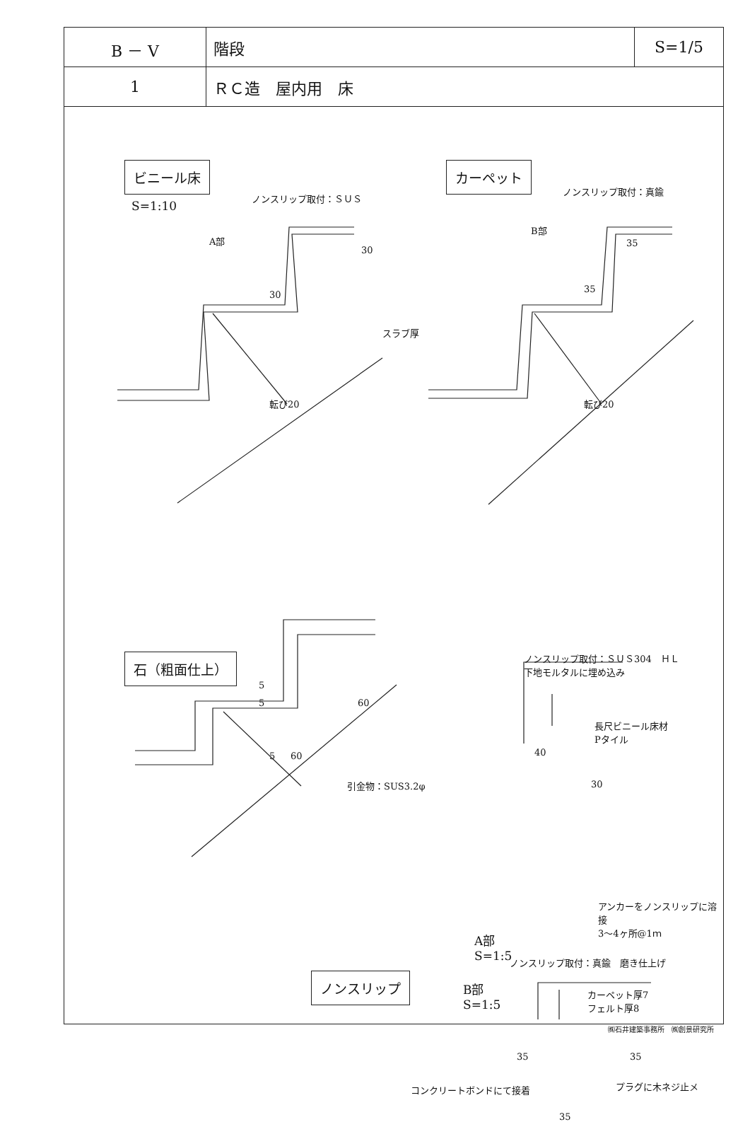| B － V | 階段 | S=1/5 |
| 1 | ＲＣ造 屋内用 床 | |
ビニール床
S=1:10
ノンスリップ取付：ＳＵＳ
A部
30
30
スラブ厚
転び20
カーペット
ノンスリップ取付：真鍮
B部
35
35
転び20
石（粗面仕上）
5
5 60
5 60
引金物：SUS3.2φ
ノンスリップ取付：ＳＵＳ304　ＨＬ
下地モルタルに埋め込み
長尺ビニール床材
Pタイル
40
30
アンカーをノンスリップに溶接
3～4ヶ所@1ｍ
A部
S=1:5
ノンスリップ取付：真鍮　磨き仕上げ
カーペット厚7
フェルト厚8
35 35
コンクリートボンドにて接着 プラグに木ネジ止メ
35
ノンスリップ
B部
S=1:5
㈱石井建築事務所　㈱創景研究所